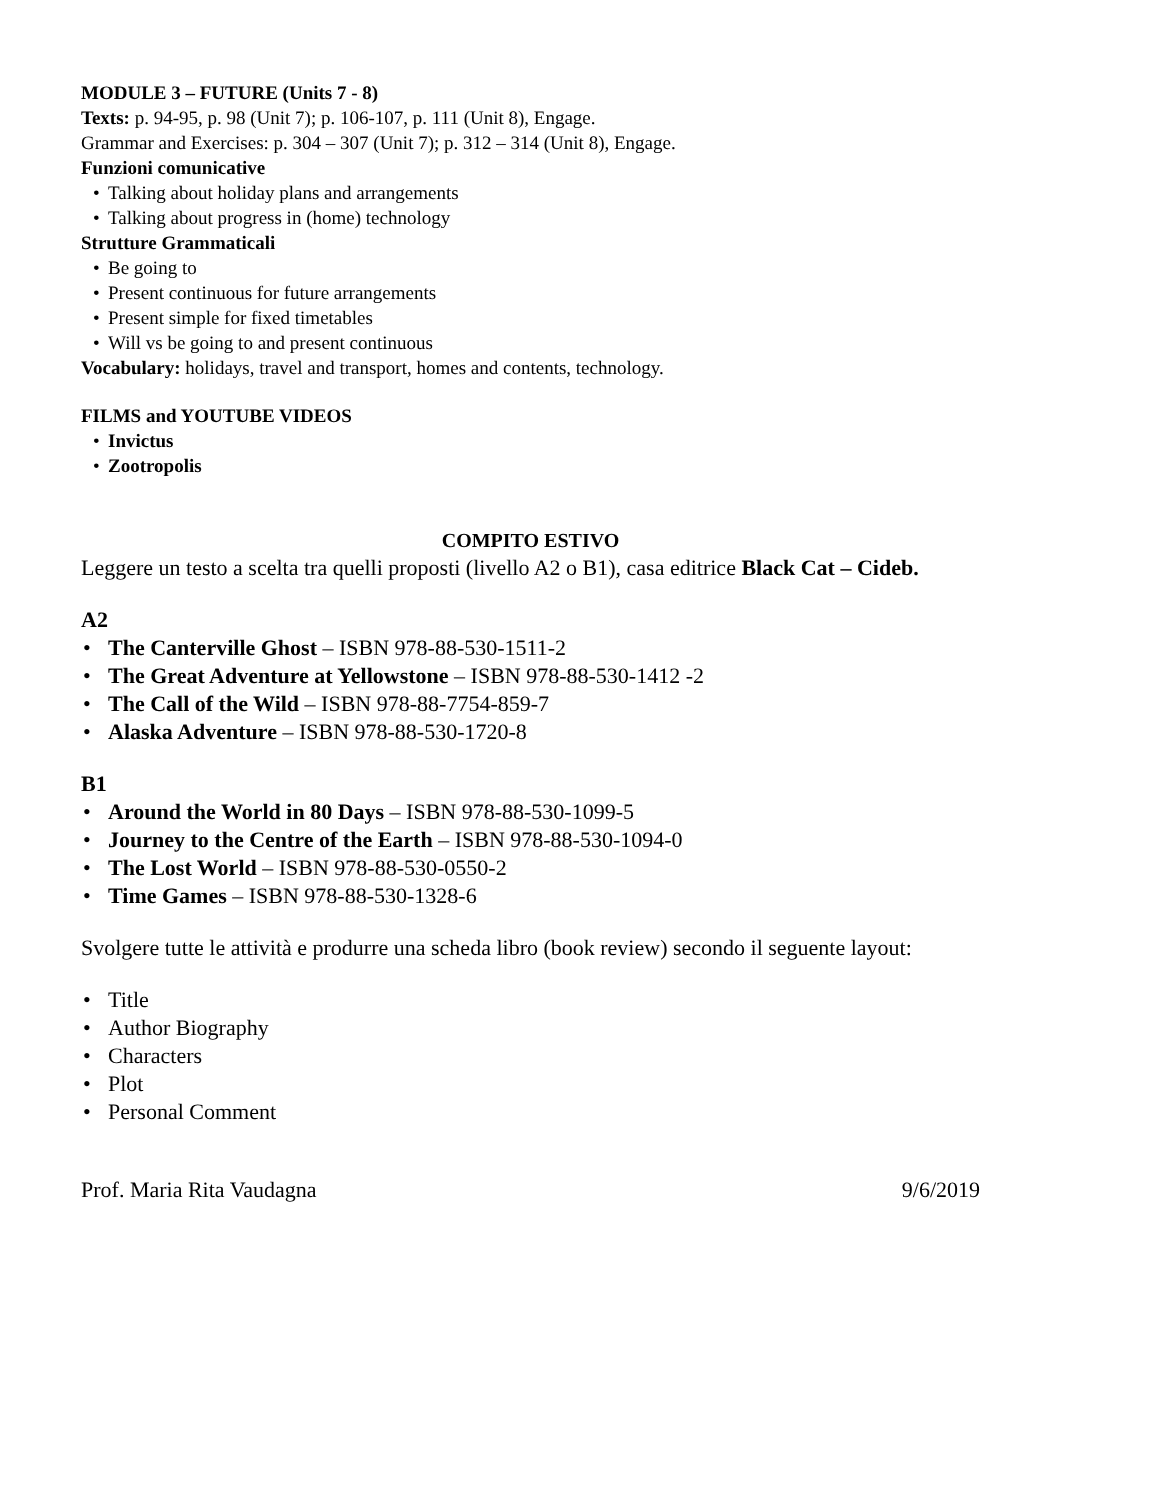MODULE 3 – FUTURE (Units 7 - 8)
Texts: p. 94-95, p. 98 (Unit 7); p. 106-107, p. 111 (Unit 8), Engage.
Grammar and Exercises: p. 304 – 307 (Unit 7); p. 312 – 314 (Unit 8), Engage.
Funzioni comunicative
• Talking about holiday plans and arrangements
• Talking about progress in (home) technology
Strutture Grammaticali
• Be going to
• Present continuous for future arrangements
• Present simple for fixed timetables
• Will vs be going to and present continuous
Vocabulary: holidays, travel and transport, homes and contents, technology.
FILMS and YOUTUBE VIDEOS
• Invictus
• Zootropolis
COMPITO ESTIVO
Leggere un testo a scelta tra quelli proposti (livello A2 o B1), casa editrice Black Cat – Cideb.
A2
• The Canterville Ghost – ISBN 978-88-530-1511-2
• The Great Adventure at Yellowstone – ISBN 978-88-530-1412 -2
• The Call of the Wild – ISBN 978-88-7754-859-7
• Alaska Adventure – ISBN 978-88-530-1720-8
B1
• Around the World in 80 Days – ISBN 978-88-530-1099-5
• Journey to the Centre of the Earth – ISBN 978-88-530-1094-0
• The Lost World – ISBN 978-88-530-0550-2
• Time Games – ISBN 978-88-530-1328-6
Svolgere tutte le attività e produrre una scheda libro (book review) secondo il seguente layout:
• Title
• Author Biography
• Characters
• Plot
• Personal Comment
Prof. Maria Rita Vaudagna 9/6/2019